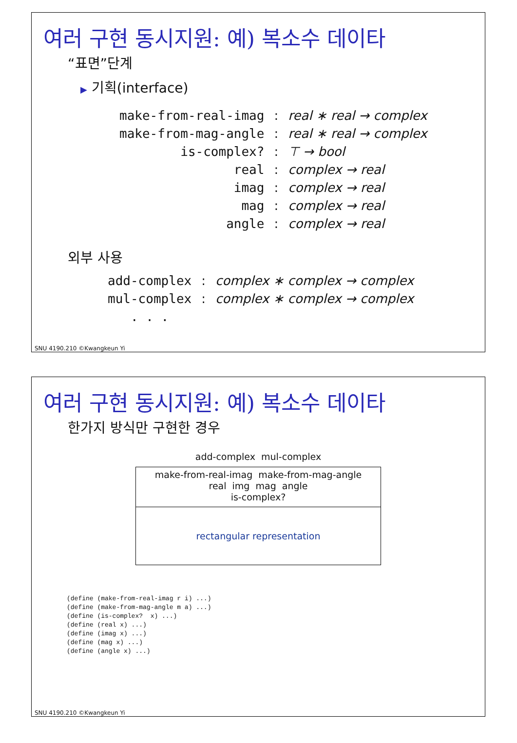여러 구현 동시지원: 예) 복소수 데이타
“표면”단계
▶ 기획(interface)
| make-from-real-imag | : | real ∗ real → complex |
| make-from-mag-angle | : | real ∗ real → complex |
| is-complex? | : | ⊤ → bool |
| real | : | complex → real |
| imag | : | complex → real |
| mag | : | complex → real |
| angle | : | complex → real |
외부 사용
| add-complex | : | complex ∗ complex → complex |
| mul-complex | : | complex ∗ complex → complex |
| . . . | | |
SNU 4190.210 ©Kwangkeun Yi
여러 구현 동시지원: 예) 복소수 데이타
한가지 방식만 구현한 경우
add-complex mul-complex
make-from-real-imag make-from-mag-angle
real img mag angle
is-complex?
rectangular representation
(define (make-from-real-imag r i) ...)
(define (make-from-mag-angle m a) ...)
(define (is-complex?  x) ...)
(define (real x) ...)
(define (imag x) ...)
(define (mag x) ...)
(define (angle x) ...)
SNU 4190.210 ©Kwangkeun Yi